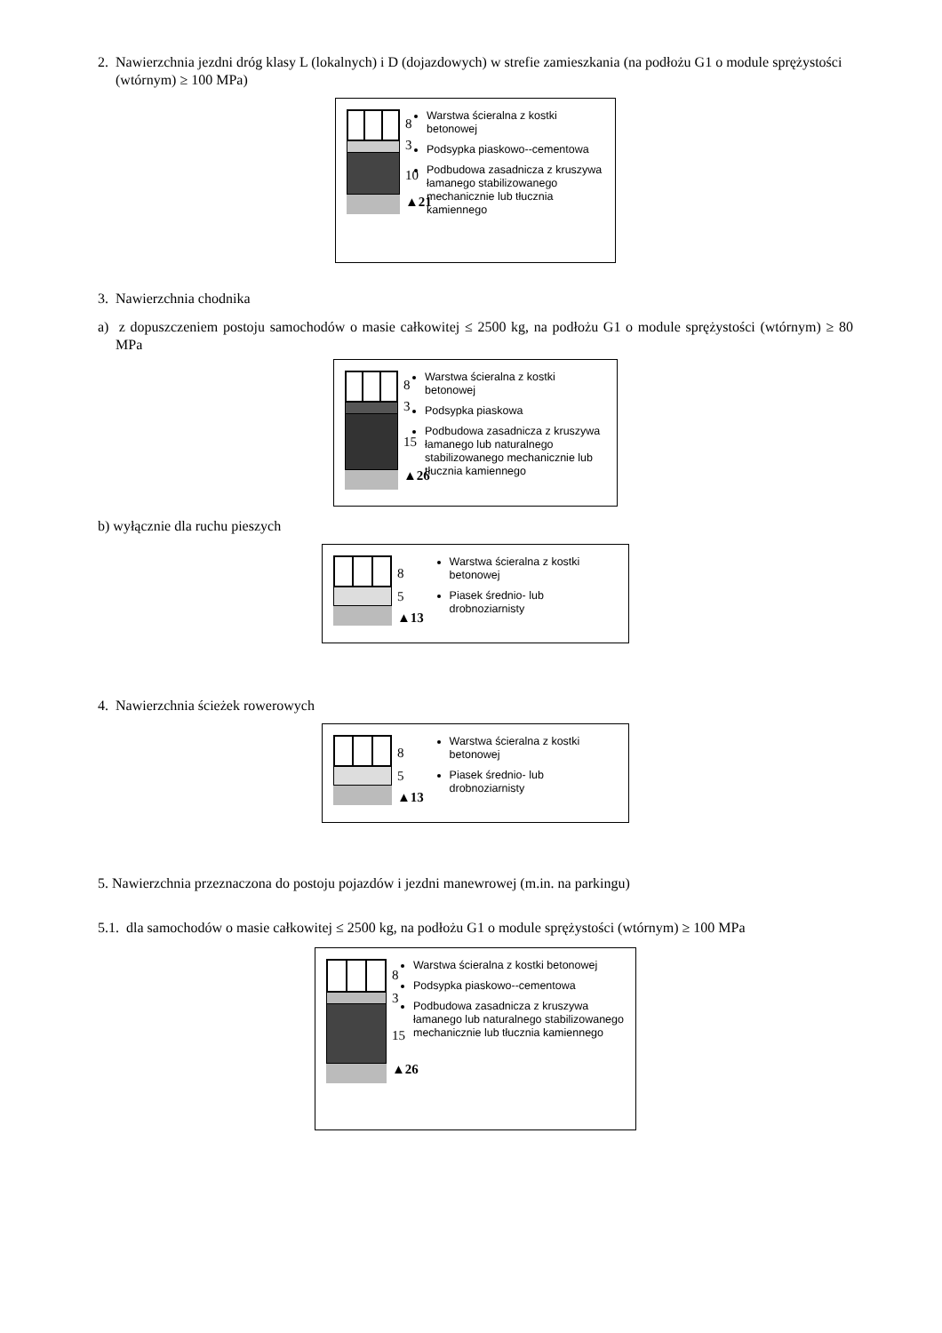2. Nawierzchnia jezdni dróg klasy L (lokalnych) i D (dojazdowych) w strefie zamieszkania (na podłożu G1 o module sprężystości (wtórnym) ≥ 100 MPa)
8
3
10
▲21
Warstwa ścieralna z kostki betonowej
Podsypka piaskowo--cementowa
Podbudowa zasadnicza z kruszywa łamanego stabilizowanego mechanicznie lub tłucznia kamiennego
3. Nawierzchnia chodnika
a) z dopuszczeniem postoju samochodów o masie całkowitej ≤ 2500 kg, na podłożu G1 o module sprężystości (wtórnym) ≥ 80 MPa
8
3
15
▲26
Warstwa ścieralna z kostki betonowej
Podsypka piaskowa
Podbudowa zasadnicza z kruszywa łamanego lub naturalnego stabilizowanego mechanicznie lub tłucznia kamiennego
b) wyłącznie dla ruchu pieszych
8
5
▲13
Warstwa ścieralna z kostki betonowej
Piasek średnio- lub drobnoziarnisty
4. Nawierzchnia ścieżek rowerowych
8
5
▲13
Warstwa ścieralna z kostki betonowej
Piasek średnio- lub drobnoziarnisty
5. Nawierzchnia przeznaczona do postoju pojazdów i jezdni manewrowej (m.in. na parkingu)
5.1. dla samochodów o masie całkowitej ≤ 2500 kg, na podłożu G1 o module sprężystości (wtórnym) ≥ 100 MPa
8
3
15
▲26
Warstwa ścieralna z kostki betonowej
Podsypka piaskowo--cementowa
Podbudowa zasadnicza z kruszywa łamanego lub naturalnego stabilizowanego mechanicznie lub tłucznia kamiennego